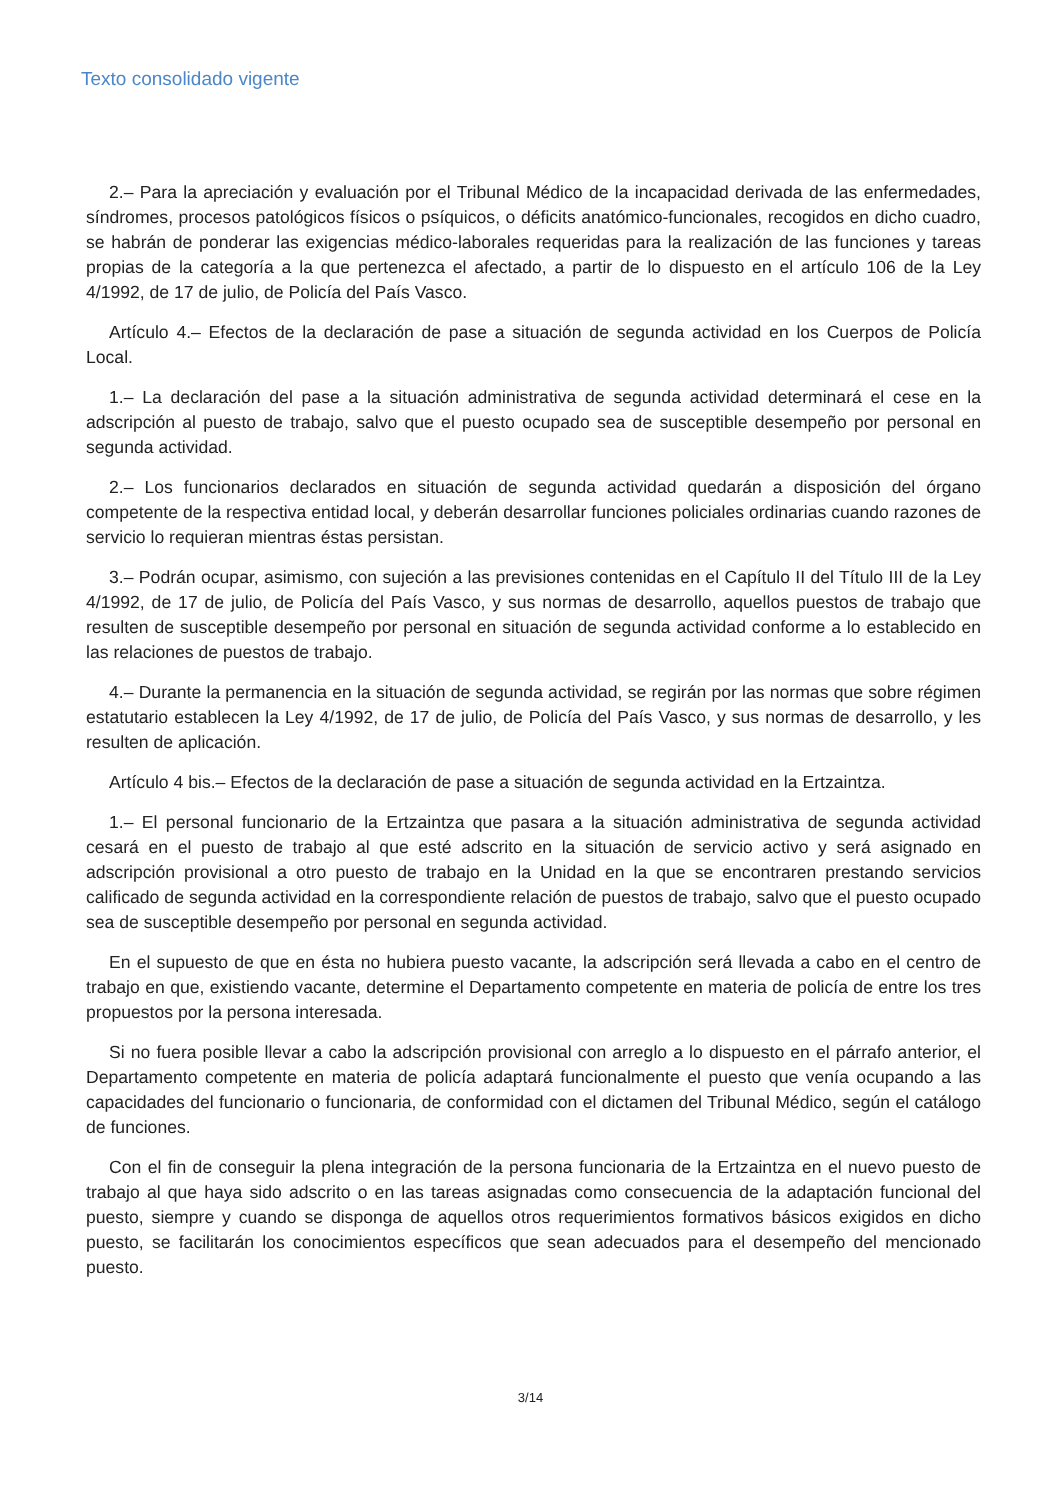Texto consolidado vigente
2.– Para la apreciación y evaluación por el Tribunal Médico de la incapacidad derivada de las enfermedades, síndromes, procesos patológicos físicos o psíquicos, o déficits anatómico-funcionales, recogidos en dicho cuadro, se habrán de ponderar las exigencias médico-laborales requeridas para la realización de las funciones y tareas propias de la categoría a la que pertenezca el afectado, a partir de lo dispuesto en el artículo 106 de la Ley 4/1992, de 17 de julio, de Policía del País Vasco.
Artículo 4.– Efectos de la declaración de pase a situación de segunda actividad en los Cuerpos de Policía Local.
1.– La declaración del pase a la situación administrativa de segunda actividad determinará el cese en la adscripción al puesto de trabajo, salvo que el puesto ocupado sea de susceptible desempeño por personal en segunda actividad.
2.– Los funcionarios declarados en situación de segunda actividad quedarán a disposición del órgano competente de la respectiva entidad local, y deberán desarrollar funciones policiales ordinarias cuando razones de servicio lo requieran mientras éstas persistan.
3.– Podrán ocupar, asimismo, con sujeción a las previsiones contenidas en el Capítulo II del Título III de la Ley 4/1992, de 17 de julio, de Policía del País Vasco, y sus normas de desarrollo, aquellos puestos de trabajo que resulten de susceptible desempeño por personal en situación de segunda actividad conforme a lo establecido en las relaciones de puestos de trabajo.
4.– Durante la permanencia en la situación de segunda actividad, se regirán por las normas que sobre régimen estatutario establecen la Ley 4/1992, de 17 de julio, de Policía del País Vasco, y sus normas de desarrollo, y les resulten de aplicación.
Artículo 4 bis.– Efectos de la declaración de pase a situación de segunda actividad en la Ertzaintza.
1.– El personal funcionario de la Ertzaintza que pasara a la situación administrativa de segunda actividad cesará en el puesto de trabajo al que esté adscrito en la situación de servicio activo y será asignado en adscripción provisional a otro puesto de trabajo en la Unidad en la que se encontraren prestando servicios calificado de segunda actividad en la correspondiente relación de puestos de trabajo, salvo que el puesto ocupado sea de susceptible desempeño por personal en segunda actividad.
En el supuesto de que en ésta no hubiera puesto vacante, la adscripción será llevada a cabo en el centro de trabajo en que, existiendo vacante, determine el Departamento competente en materia de policía de entre los tres propuestos por la persona interesada.
Si no fuera posible llevar a cabo la adscripción provisional con arreglo a lo dispuesto en el párrafo anterior, el Departamento competente en materia de policía adaptará funcionalmente el puesto que venía ocupando a las capacidades del funcionario o funcionaria, de conformidad con el dictamen del Tribunal Médico, según el catálogo de funciones.
Con el fin de conseguir la plena integración de la persona funcionaria de la Ertzaintza en el nuevo puesto de trabajo al que haya sido adscrito o en las tareas asignadas como consecuencia de la adaptación funcional del puesto, siempre y cuando se disponga de aquellos otros requerimientos formativos básicos exigidos en dicho puesto, se facilitarán los conocimientos específicos que sean adecuados para el desempeño del mencionado puesto.
3/14